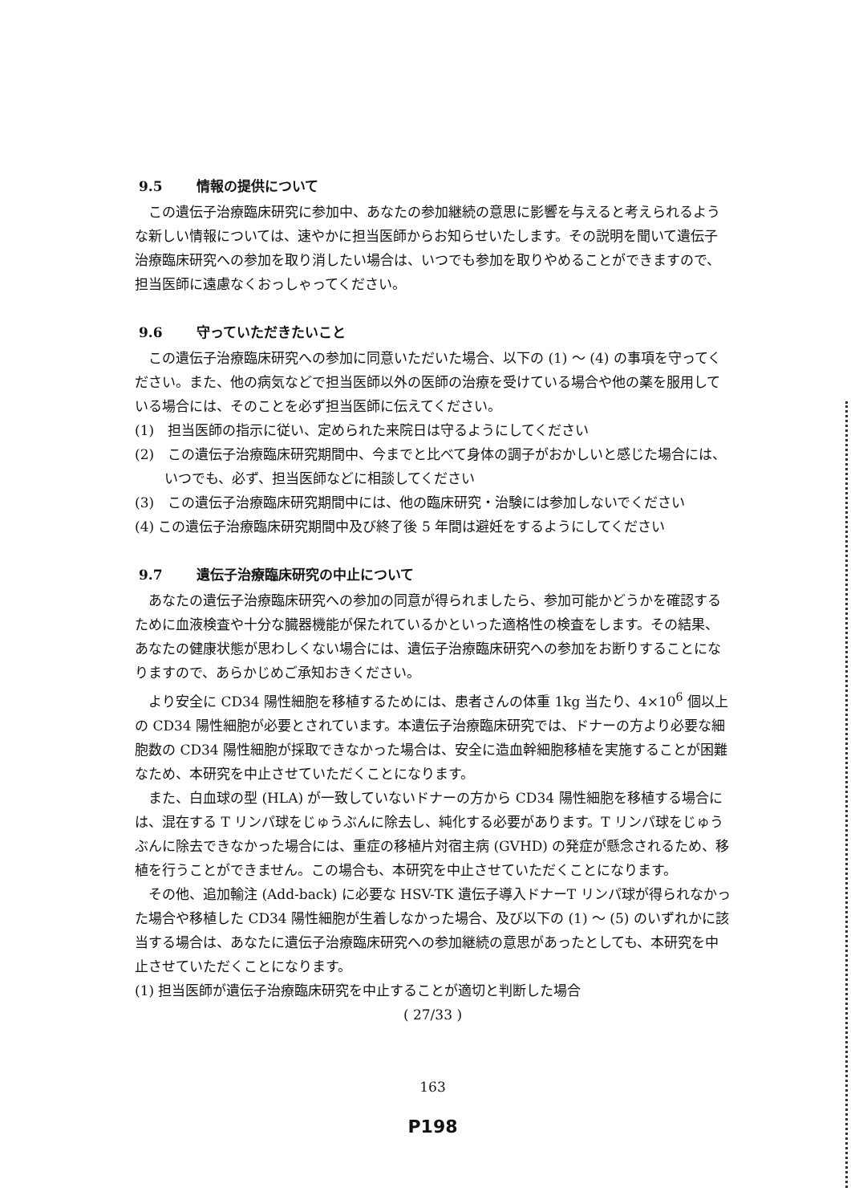9.5 情報の提供について
この遺伝子治療臨床研究に参加中、あなたの参加継続の意思に影響を与えると考えられるような新しい情報については、速やかに担当医師からお知らせいたします。その説明を聞いて遺伝子治療臨床研究への参加を取り消したい場合は、いつでも参加を取りやめることができますので、担当医師に遠慮なくおっしゃってください。
9.6 守っていただきたいこと
この遺伝子治療臨床研究への参加に同意いただいた場合、以下の (1) ～ (4) の事項を守ってください。また、他の病気などで担当医師以外の医師の治療を受けている場合や他の薬を服用している場合には、そのことを必ず担当医師に伝えてください。
(1)　担当医師の指示に従い、定められた来院日は守るようにしてください
(2)　この遺伝子治療臨床研究期間中、今までと比べて身体の調子がおかしいと感じた場合には、いつでも、必ず、担当医師などに相談してください
(3)　この遺伝子治療臨床研究期間中には、他の臨床研究・治験には参加しないでください
(4) この遺伝子治療臨床研究期間中及び終了後 5 年間は避妊をするようにしてください
9.7 遺伝子治療臨床研究の中止について
あなたの遺伝子治療臨床研究への参加の同意が得られましたら、参加可能かどうかを確認するために血液検査や十分な臓器機能が保たれているかといった適格性の検査をします。その結果、あなたの健康状態が思わしくない場合には、遺伝子治療臨床研究への参加をお断りすることになりますので、あらかじめご承知おきください。
より安全に CD34 陽性細胞を移植するためには、患者さんの体重 1kg 当たり、4×10<sup>6</sup> 個以上の CD34 陽性細胞が必要とされています。本遺伝子治療臨床研究では、ドナーの方より必要な細胞数の CD34 陽性細胞が採取できなかった場合は、安全に造血幹細胞移植を実施することが困難なため、本研究を中止させていただくことになります。
また、白血球の型 (HLA) が一致していないドナーの方から CD34 陽性細胞を移植する場合には、混在する T リンパ球をじゅうぶんに除去し、純化する必要があります。T リンパ球をじゅうぶんに除去できなかった場合には、重症の移植片対宿主病 (GVHD) の発症が懸念されるため、移植を行うことができません。この場合も、本研究を中止させていただくことになります。
その他、追加輸注 (Add-back) に必要な HSV-TK 遺伝子導入ドナーT リンパ球が得られなかった場合や移植した CD34 陽性細胞が生着しなかった場合、及び以下の (1) ～ (5) のいずれかに該当する場合は、あなたに遺伝子治療臨床研究への参加継続の意思があったとしても、本研究を中止させていただくことになります。
(1) 担当医師が遺伝子治療臨床研究を中止することが適切と判断した場合
( 27/33 )
163
P198